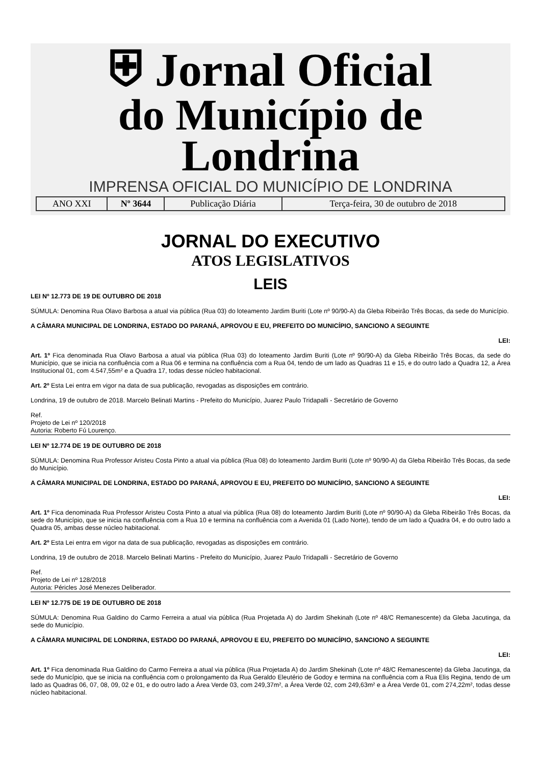⛨ Jornal Oficial
do Município de Londrina
IMPRENSA OFICIAL DO MUNICÍPIO DE LONDRINA
| ANO XXI | Nº 3644 | Publicação Diária | Terça-feira, 30 de outubro de 2018 |
JORNAL DO EXECUTIVO
ATOS LEGISLATIVOS
LEIS
LEI Nº 12.773 DE 19 DE OUTUBRO DE 2018
SÚMULA: Denomina Rua Olavo Barbosa a atual via pública (Rua 03) do loteamento Jardim Buriti (Lote nº 90/90-A) da Gleba Ribeirão Três Bocas, da sede do Município.
A CÂMARA MUNICIPAL DE LONDRINA, ESTADO DO PARANÁ, APROVOU E EU, PREFEITO DO MUNICÍPIO, SANCIONO A SEGUINTE
LEI:
Art. 1º Fica denominada Rua Olavo Barbosa a atual via pública (Rua 03) do loteamento Jardim Buriti (Lote nº 90/90-A) da Gleba Ribeirão Três Bocas, da sede do Município, que se inicia na confluência com a Rua 06 e termina na confluência com a Rua 04, tendo de um lado as Quadras 11 e 15, e do outro lado a Quadra 12, a Área Institucional 01, com 4.547,55m² e a Quadra 17, todas desse núcleo habitacional.
Art. 2º Esta Lei entra em vigor na data de sua publicação, revogadas as disposições em contrário.
Londrina, 19 de outubro de 2018. Marcelo Belinati Martins - Prefeito do Município, Juarez Paulo Tridapalli - Secretário de Governo
Ref.
Projeto de Lei nº 120/2018
Autoria: Roberto Fú Lourenço.
LEI Nº 12.774 DE 19 DE OUTUBRO DE 2018
SÚMULA: Denomina Rua Professor Aristeu Costa Pinto a atual via pública (Rua 08) do loteamento Jardim Buriti (Lote nº 90/90-A) da Gleba Ribeirão Três Bocas, da sede do Município.
A CÂMARA MUNICIPAL DE LONDRINA, ESTADO DO PARANÁ, APROVOU E EU, PREFEITO DO MUNICÍPIO, SANCIONO A SEGUINTE
LEI:
Art. 1º Fica denominada Rua Professor Aristeu Costa Pinto a atual via pública (Rua 08) do loteamento Jardim Buriti (Lote nº 90/90-A) da Gleba Ribeirão Três Bocas, da sede do Município, que se inicia na confluência com a Rua 10 e termina na confluência com a Avenida 01 (Lado Norte), tendo de um lado a Quadra 04, e do outro lado a Quadra 05, ambas desse núcleo habitacional.
Art. 2º Esta Lei entra em vigor na data de sua publicação, revogadas as disposições em contrário.
Londrina, 19 de outubro de 2018. Marcelo Belinati Martins - Prefeito do Município, Juarez Paulo Tridapalli - Secretário de Governo
Ref.
Projeto de Lei nº 128/2018
Autoria: Péricles José Menezes Deliberador.
LEI Nº 12.775 DE 19 DE OUTUBRO DE 2018
SÚMULA: Denomina Rua Galdino do Carmo Ferreira a atual via pública (Rua Projetada A) do Jardim Shekinah (Lote nº 48/C Remanescente) da Gleba Jacutinga, da sede do Município.
A CÂMARA MUNICIPAL DE LONDRINA, ESTADO DO PARANÁ, APROVOU E EU, PREFEITO DO MUNICÍPIO, SANCIONO A SEGUINTE
LEI:
Art. 1º Fica denominada Rua Galdino do Carmo Ferreira a atual via pública (Rua Projetada A) do Jardim Shekinah (Lote nº 48/C Remanescente) da Gleba Jacutinga, da sede do Município, que se inicia na confluência com o prolongamento da Rua Geraldo Eleutério de Godoy e termina na confluência com a Rua Elis Regina, tendo de um lado as Quadras 06, 07, 08, 09, 02 e 01, e do outro lado a Área Verde 03, com 249,37m², a Área Verde 02, com 249,63m² e a Área Verde 01, com 274,22m², todas desse núcleo habitacional.